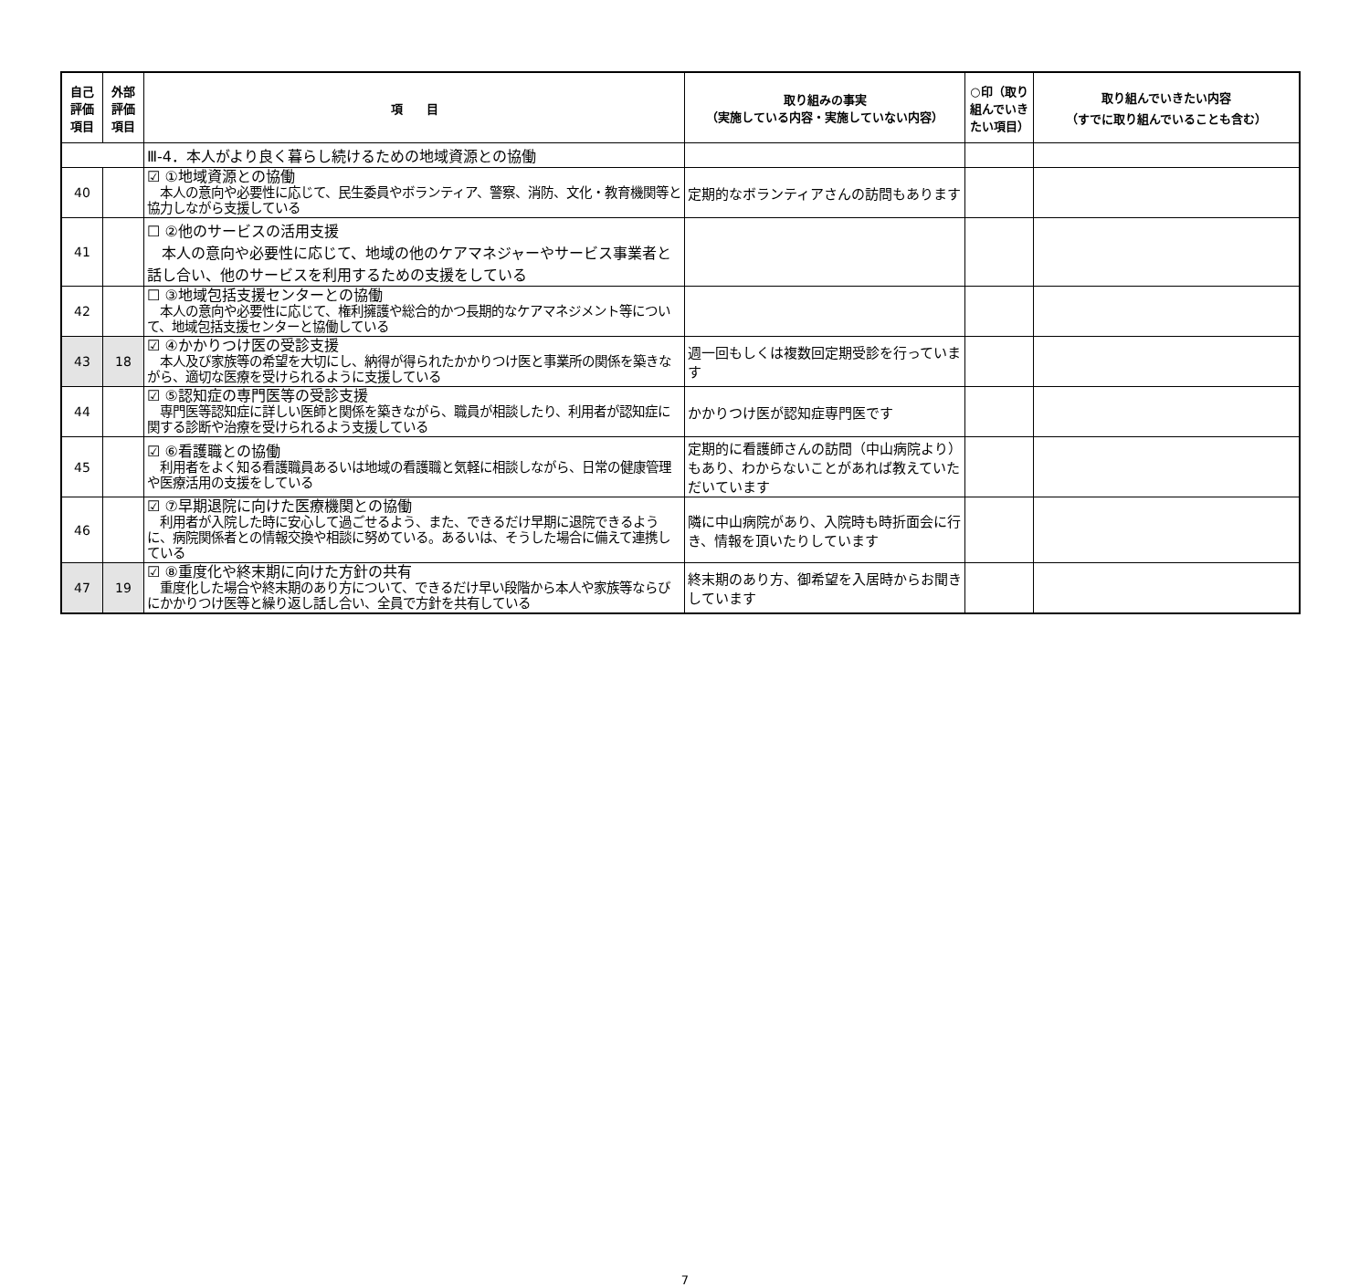| 自己評価項目 | 外部評価項目 | 項 目 | 取り組みの事実 （実施している内容・実施していない内容） | ○印（取り組んでいきたい項目） | 取り組んでいきたい内容 （すでに取り組んでいることも含む） |
| --- | --- | --- | --- | --- | --- |
| | | Ⅲ-4．本人がより良く暮らし続けるための地域資源との協働 | | | |
| 40 | | ☑ ①地域資源との協働 本人の意向や必要性に応じて、民生委員やボランティア、警察、消防、文化・教育機関等と協力しながら支援している | 定期的なボランティアさんの訪問もあります | | |
| 41 | | ☐ ②他のサービスの活用支援 本人の意向や必要性に応じて、地域の他のケアマネジャーやサービス事業者と話し合い、他のサービスを利用するための支援をしている | | | |
| 42 | | ☐ ③地域包括支援センターとの協働 本人の意向や必要性に応じて、権利擁護や総合的かつ長期的なケアマネジメント等について、地域包括支援センターと協働している | | | |
| 43 | 18 | ☑ ④かかりつけ医の受診支援 本人及び家族等の希望を大切にし、納得が得られたかかりつけ医と事業所の関係を築きながら、適切な医療を受けられるように支援している | 週一回もしくは複数回定期受診を行っています | | |
| 44 | | ☑ ⑤認知症の専門医等の受診支援 専門医等認知症に詳しい医師と関係を築きながら、職員が相談したり、利用者が認知症に関する診断や治療を受けられるよう支援している | かかりつけ医が認知症専門医です | | |
| 45 | | ☑ ⑥看護職との協働 利用者をよく知る看護職員あるいは地域の看護職と気軽に相談しながら、日常の健康管理や医療活用の支援をしている | 定期的に看護師さんの訪問（中山病院より）もあり、わからないことがあれば教えていただいています | | |
| 46 | | ☑ ⑦早期退院に向けた医療機関との協働 利用者が入院した時に安心して過ごせるよう、また、できるだけ早期に退院できるように、病院関係者との情報交換や相談に努めている。あるいは、そうした場合に備えて連携している | 隣に中山病院があり、入院時も時折面会に行き、情報を頂いたりしています | | |
| 47 | 19 | ☑ ⑧重度化や終末期に向けた方針の共有 重度化した場合や終末期のあり方について、できるだけ早い段階から本人や家族等ならびにかかりつけ医等と繰り返し話し合い、全員で方針を共有している | 終末期のあり方、御希望を入居時からお聞きしています | | |
7